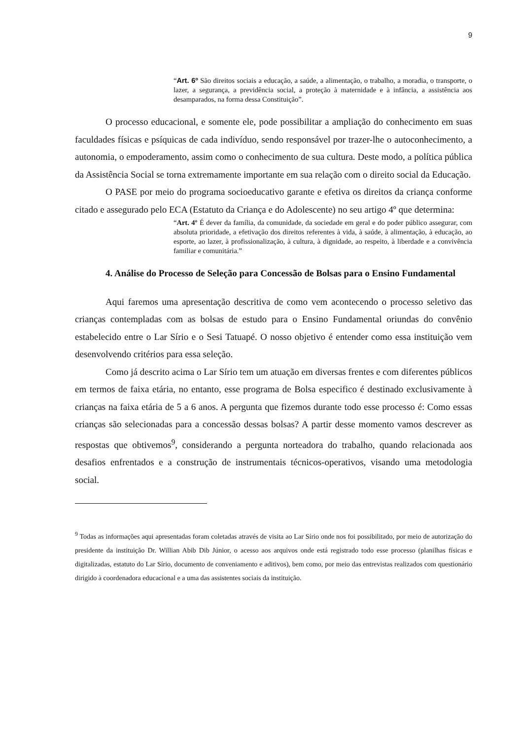9
“Art. 6º São direitos sociais a educação, a saúde, a alimentação, o trabalho, a moradia, o transporte, o lazer, a segurança, a previdência social, a proteção à maternidade e à infância, a assistência aos desamparados, na forma dessa Constituição”.
O processo educacional, e somente ele, pode possibilitar a ampliação do conhecimento em suas faculdades físicas e psíquicas de cada indivíduo, sendo responsável por trazer-lhe o autoconhecimento, a autonomia, o empoderamento, assim como o conhecimento de sua cultura. Deste modo, a política pública da Assistência Social se torna extremamente importante em sua relação com o direito social da Educação.
O PASE por meio do programa socioeducativo garante e efetiva os direitos da criança conforme citado e assegurado pelo ECA (Estatuto da Criança e do Adolescente) no seu artigo 4º que determina:
“Art. 4º É dever da família, da comunidade, da sociedade em geral e do poder público assegurar, com absoluta prioridade, a efetivação dos direitos referentes à vida, à saúde, à alimentação, à educação, ao esporte, ao lazer, à profissionalização, à cultura, à dignidade, ao respeito, à liberdade e a convivência familiar e comunitária.”
4. Análise do Processo de Seleção para Concessão de Bolsas para o Ensino Fundamental
Aqui faremos uma apresentação descritiva de como vem acontecendo o processo seletivo das crianças contempladas com as bolsas de estudo para o Ensino Fundamental oriundas do convênio estabelecido entre o Lar Sírio e o Sesi Tatuapé. O nosso objetivo é entender como essa instituição vem desenvolvendo critérios para essa seleção.
Como já descrito acima o Lar Sírio tem um atuação em diversas frentes e com diferentes públicos em termos de faixa etária, no entanto, esse programa de Bolsa especifico é destinado exclusivamente à crianças na faixa etária de 5 a 6 anos. A pergunta que fizemos durante todo esse processo é: Como essas crianças são selecionadas para a concessão dessas bolsas? A partir desse momento vamos descrever as respostas que obtivemos<sup>9</sup>, considerando a pergunta norteadora do trabalho, quando relacionada aos desafios enfrentados e a construção de instrumentais técnicos-operativos, visando uma metodologia social.
<sup>9</sup> Todas as informações aqui apresentadas foram coletadas através de visita ao Lar Sírio onde nos foi possibilitado, por meio de autorização do presidente da instituição Dr. Willian Abib Dib Júnior, o acesso aos arquivos onde está registrado todo esse processo (planilhas físicas e digitalizadas, estatuto do Lar Sírio, documento de conveniamento e aditivos), bem como, por meio das entrevistas realizados com questionário dirigido à coordenadora educacional e a uma das assistentes sociais da instituição.